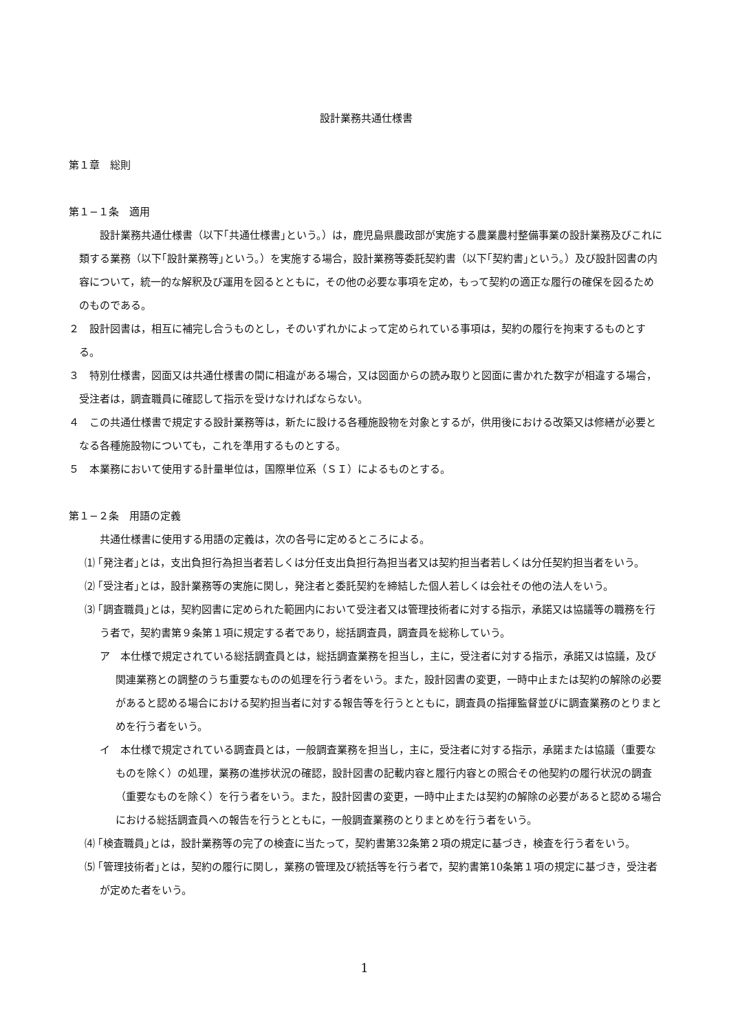設計業務共通仕様書
第１章　総則
第１−１条　適用
設計業務共通仕様書（以下｢共通仕様書｣という。）は，鹿児島県農政部が実施する農業農村整備事業の設計業務及びこれに類する業務（以下｢設計業務等｣という。）を実施する場合，設計業務等委託契約書（以下｢契約書｣という。）及び設計図書の内容について，統一的な解釈及び運用を図るとともに，その他の必要な事項を定め，もって契約の適正な履行の確保を図るためのものである。
２　設計図書は，相互に補完し合うものとし，そのいずれかによって定められている事項は，契約の履行を拘束するものとする。
３　特別仕様書，図面又は共通仕様書の間に相違がある場合，又は図面からの読み取りと図面に書かれた数字が相違する場合，受注者は，調査職員に確認して指示を受けなければならない。
４　この共通仕様書で規定する設計業務等は，新たに設ける各種施設物を対象とするが，供用後における改築又は修繕が必要となる各種施設物についても，これを準用するものとする。
５　本業務において使用する計量単位は，国際単位系（ＳＩ）によるものとする。
第１−２条　用語の定義
共通仕様書に使用する用語の定義は，次の各号に定めるところによる。
⑴ ｢発注者｣とは，支出負担行為担当者若しくは分任支出負担行為担当者又は契約担当者若しくは分任契約担当者をいう。
⑵ ｢受注者｣とは，設計業務等の実施に関し，発注者と委託契約を締結した個人若しくは会社その他の法人をいう。
⑶ ｢調査職員｣とは，契約図書に定められた範囲内において受注者又は管理技術者に対する指示，承諾又は協議等の職務を行う者で，契約書第９条第１項に規定する者であり，総括調査員，調査員を総称していう。
ア　本仕様で規定されている総括調査員とは，総括調査業務を担当し，主に，受注者に対する指示，承諾又は協議，及び関連業務との調整のうち重要なものの処理を行う者をいう。また，設計図書の変更，一時中止または契約の解除の必要があると認める場合における契約担当者に対する報告等を行うとともに，調査員の指揮監督並びに調査業務のとりまとめを行う者をいう。
イ　本仕様で規定されている調査員とは，一般調査業務を担当し，主に，受注者に対する指示，承諾または協議（重要なものを除く）の処理，業務の進捗状況の確認，設計図書の記載内容と履行内容との照合その他契約の履行状況の調査（重要なものを除く）を行う者をいう。また，設計図書の変更，一時中止または契約の解除の必要があると認める場合における総括調査員への報告を行うとともに，一般調査業務のとりまとめを行う者をいう。
⑷ ｢検査職員｣とは，設計業務等の完了の検査に当たって，契約書第32条第２項の規定に基づき，検査を行う者をいう。
⑸ ｢管理技術者｣とは，契約の履行に関し，業務の管理及び統括等を行う者で，契約書第10条第１項の規定に基づき，受注者が定めた者をいう。
1